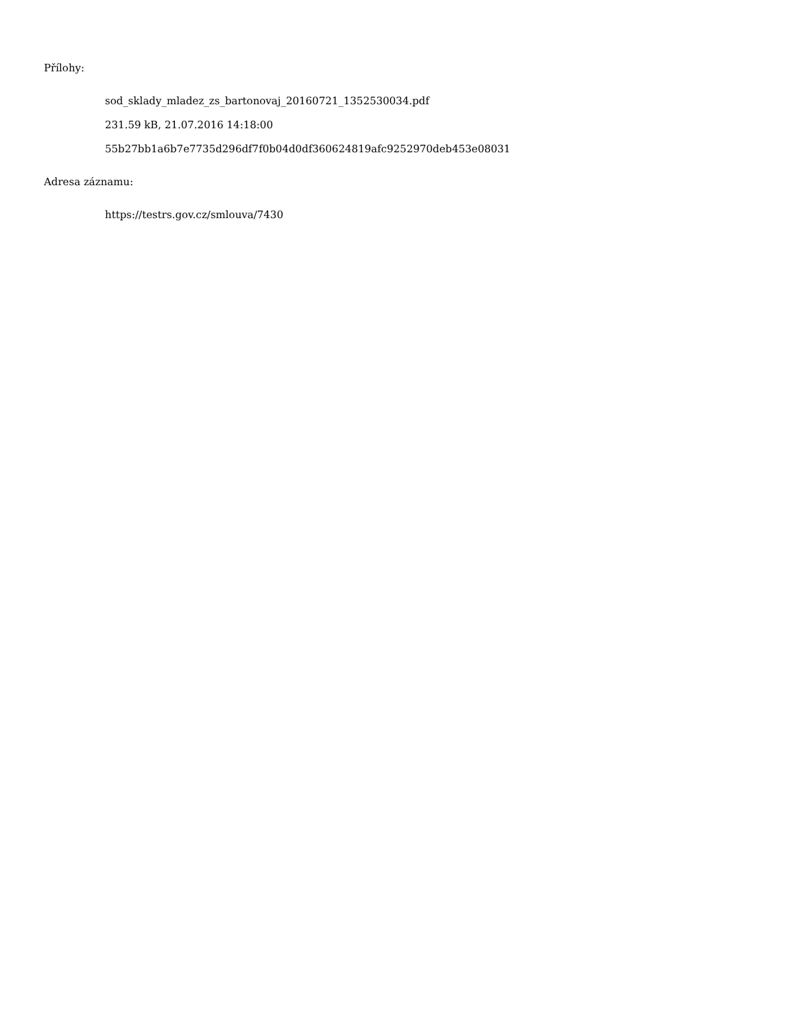Přílohy:
sod_sklady_mladez_zs_bartonovaj_20160721_1352530034.pdf
231.59 kB, 21.07.2016 14:18:00
55b27bb1a6b7e7735d296df7f0b04d0df360624819afc9252970deb453e08031
Adresa záznamu:
https://testrs.gov.cz/smlouva/7430